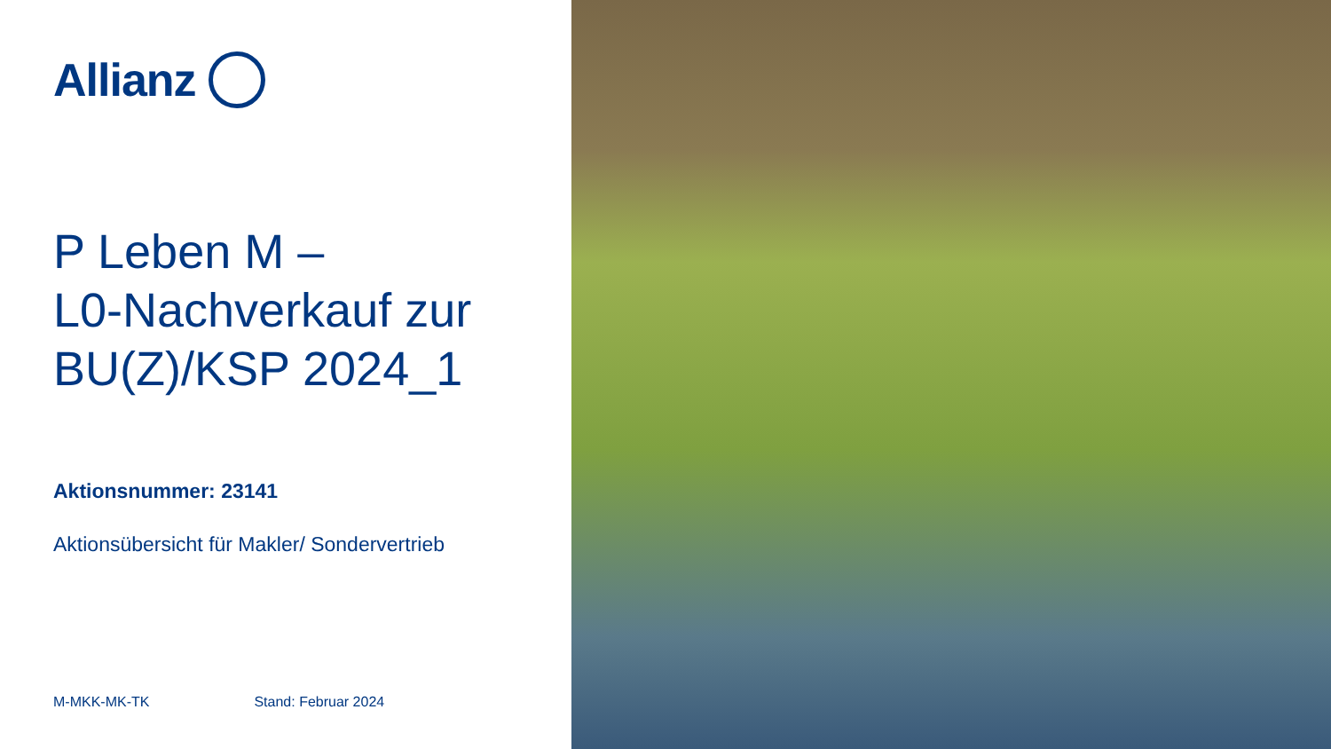Allianz
P Leben M –
L0-Nachverkauf zur
BU(Z)/KSP 2024_1
Aktionsnummer: 23141
Aktionsübersicht für Makler/ Sondervertrieb
M-MKK-MK-TK Stand: Februar 2024